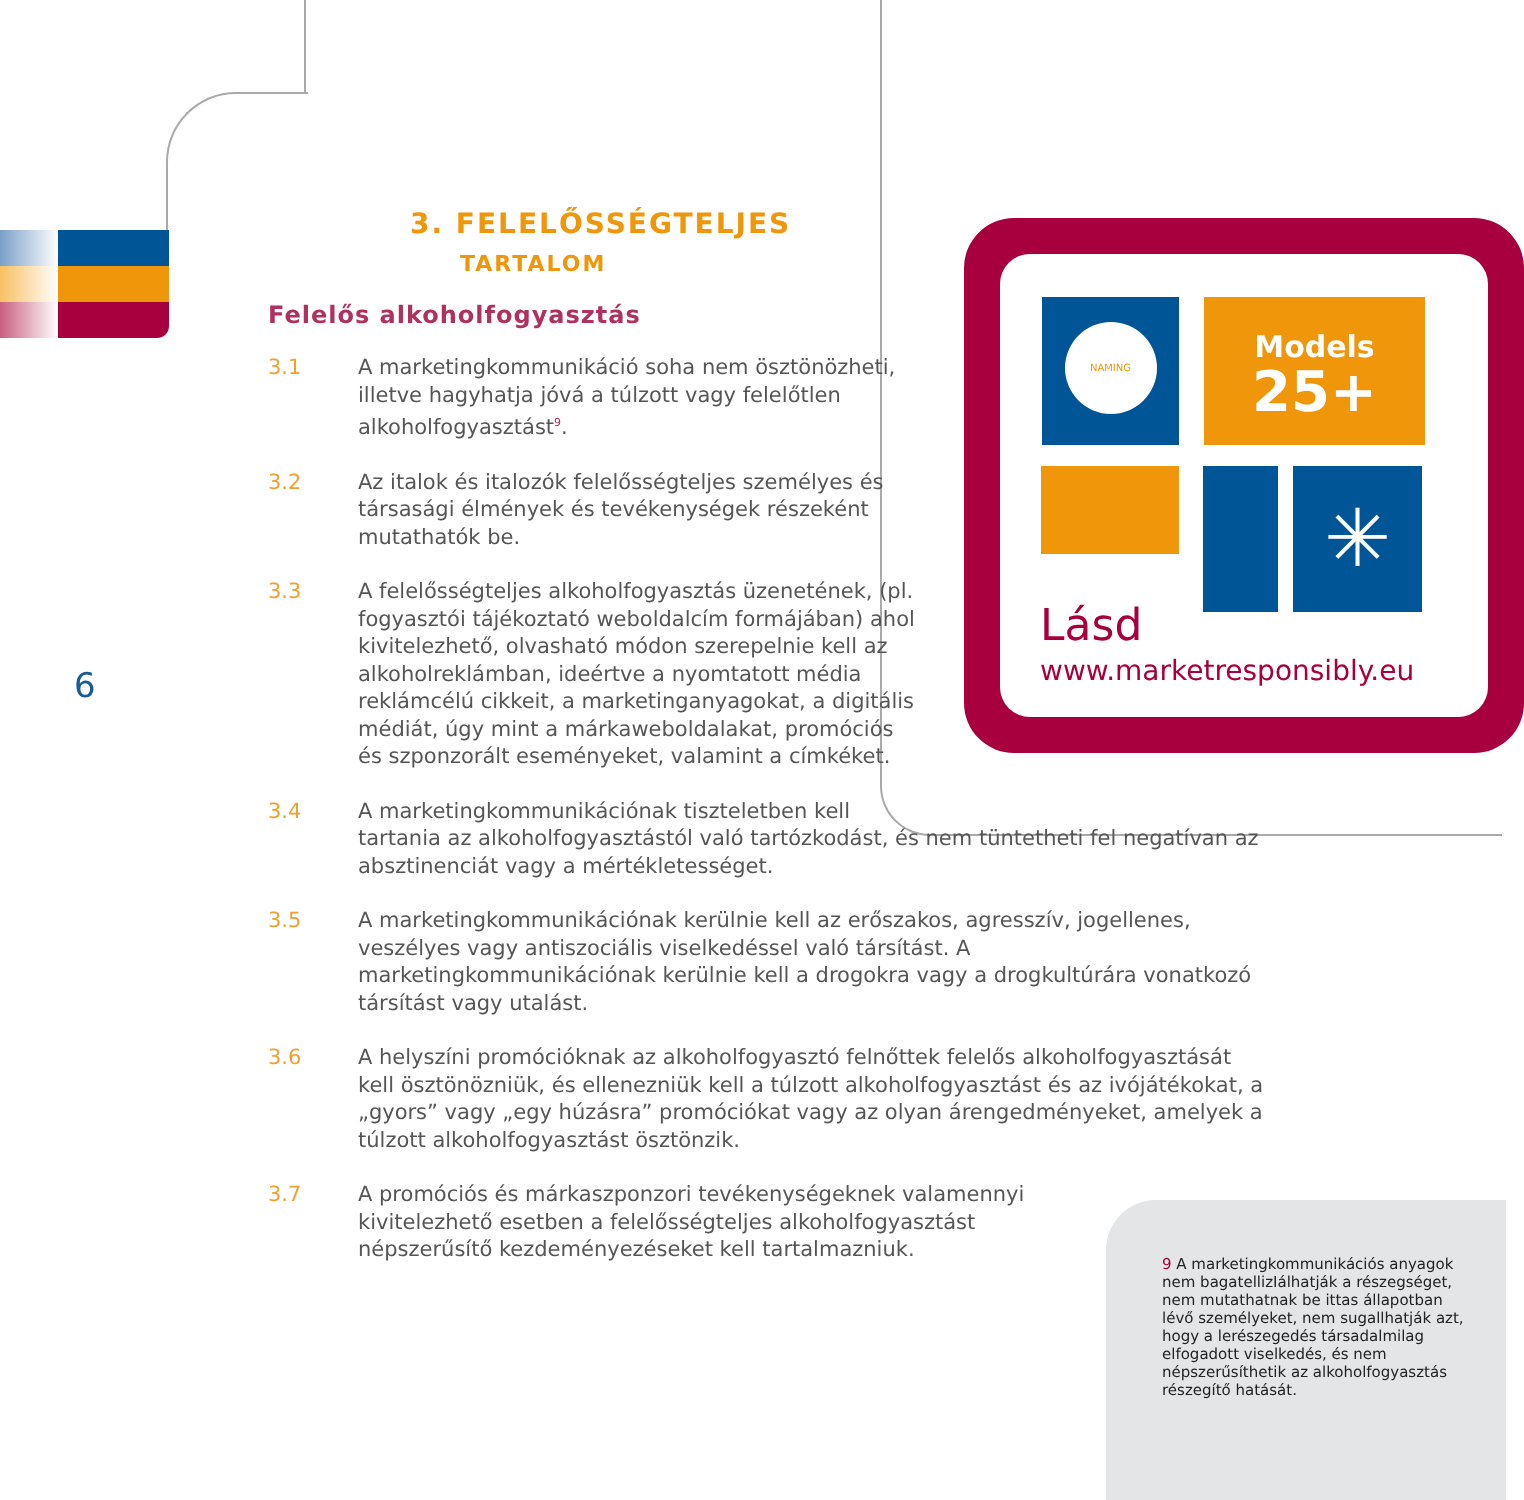3. FELELŐSSÉGTELJES
TARTALOM
Felelős alkoholfogyasztás
3.1 A marketingkommunikáció soha nem ösztönözheti, illetve hagyhatja jóvá a túlzott vagy felelőtlen alkoholfogyasztást<sup>9</sup>.
3.2 Az italok és italozók felelősségteljes személyes és társasági élmények és tevékenységek részeként mutathatók be.
3.3 A felelősségteljes alkoholfogyasztás üzenetének, (pl. fogyasztói tájékoztató weboldalcím formájában) ahol kivitelezhető, olvasható módon szerepelnie kell az alkoholreklámban, ideértve a nyomtatott média reklámcélú cikkeit, a marketinganyagokat, a digitális médiát, úgy mint a márkaweboldalakat, promóciós és szponzorált eseményeket, valamint a címkéket.
3.4 A marketingkommunikációnak tiszteletben kell
tartania az alkoholfogyasztástól való tartózkodást, és nem tüntetheti fel negatívan az absztinenciát vagy a mértékletességet.
3.5 A marketingkommunikációnak kerülnie kell az erőszakos, agresszív, jogellenes, veszélyes vagy antiszociális viselkedéssel való társítást. A marketingkommunikációnak kerülnie kell a drogokra vagy a drogkultúrára vonatkozó társítást vagy utalást.
3.6 A helyszíni promócióknak az alkoholfogyasztó felnőttek felelős alkoholfogyasztását kell ösztönözniük, és ellenezniük kell a túlzott alkoholfogyasztást és az ivójátékokat, a „gyors” vagy „egy húzásra” promóciókat vagy az olyan árengedményeket, amelyek a túlzott alkoholfogyasztást ösztönzik.
3.7 A promóciós és márkaszponzori tevékenységeknek valamennyi kivitelezhető esetben a felelősségteljes alkoholfogyasztást népszerűsítő kezdeményezéseket kell tartalmazniuk.
6
NAMING
Models
25+
✳
Lásd
www.marketresponsibly.eu
9 A marketingkommunikációs anyagok nem bagatellizIálhatják a részegséget, nem mutathatnak be ittas állapotban lévő személyeket, nem sugallhatják azt, hogy a lerészegedés társadalmilag elfogadott viselkedés, és nem népszerűsíthetik az alkoholfogyasztás részegítő hatását.